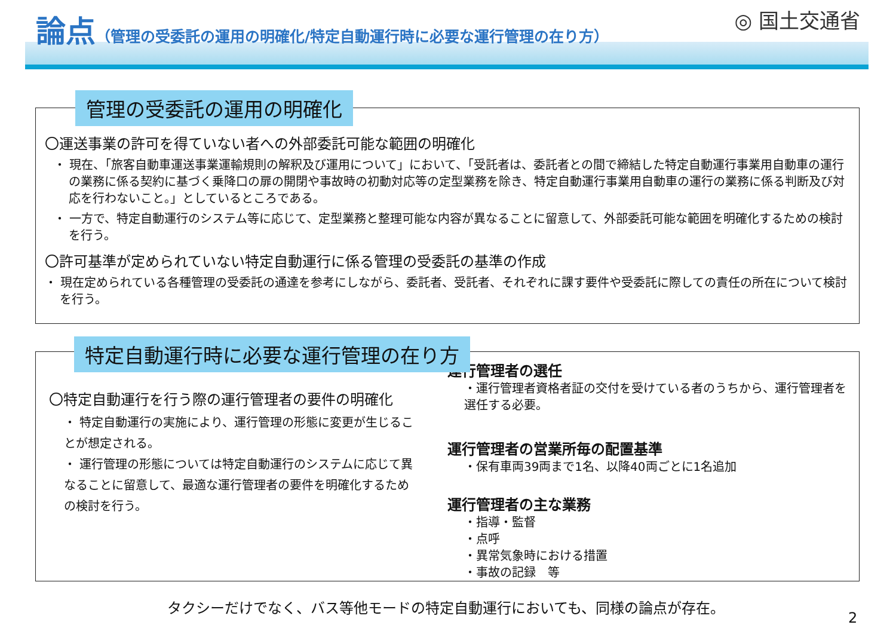論点（管理の受委託の運用の明確化/特定自動運行時に必要な運行管理の在り方） ◎ 国土交通省
管理の受委託の運用の明確化
〇運送事業の許可を得ていない者への外部委託可能な範囲の明確化
・ 現在、「旅客自動車運送事業運輸規則の解釈及び運用について」において、「受託者は、委託者との間で締結した特定自動運行事業用自動車の運行の業務に係る契約に基づく乗降口の扉の開閉や事故時の初動対応等の定型業務を除き、特定自動運行事業用自動車の運行の業務に係る判断及び対応を行わないこと。」としているところである。
・ 一方で、特定自動運行のシステム等に応じて、定型業務と整理可能な内容が異なることに留意して、外部委託可能な範囲を明確化するための検討を行う。
〇許可基準が定められていない特定自動運行に係る管理の受委託の基準の作成
・ 現在定められている各種管理の受委託の通達を参考にしながら、委託者、受託者、それぞれに課す要件や受委託に際しての責任の所在について検討を行う。
特定自動運行時に必要な運行管理の在り方
〇特定自動運行を行う際の運行管理者の要件の明確化
・ 特定自動運行の実施により、運行管理の形態に変更が生じることが想定される。
・ 運行管理の形態については特定自動運行のシステムに応じて異なることに留意して、最適な運行管理者の要件を明確化するための検討を行う。
運行管理者の選任
・運行管理者資格者証の交付を受けている者のうちから、運行管理者を選任する必要。
運行管理者の営業所毎の配置基準
・保有車両39両まで1名、以降40両ごとに1名追加
運行管理者の主な業務
・指導・監督
・点呼
・異常気象時における措置
・事故の記録　等
タクシーだけでなく、バス等他モードの特定自動運行においても、同様の論点が存在。
2